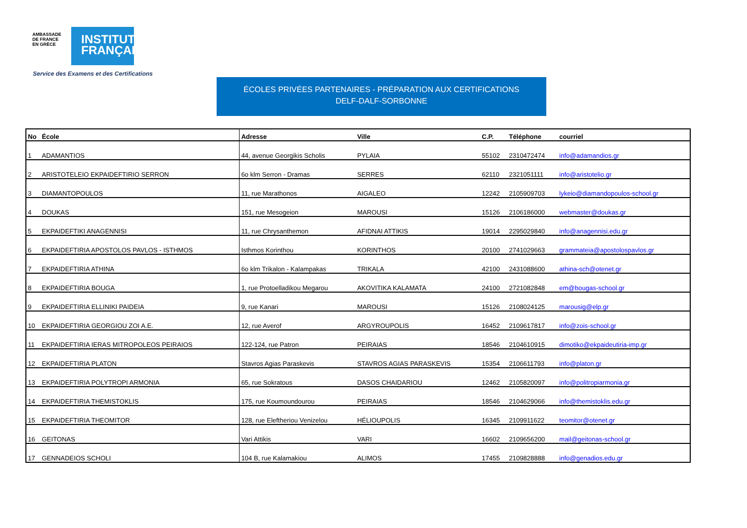AMBASSADE
DE FRANCE
EN GRÈCE
INSTITUT
FRANÇAIS
Service des Examens et des Certifications
ÉCOLES PRIVÉES PARTENAIRES - PRÉPARATION AUX CERTIFICATIONS
DELF-DALF-SORBONNE
| No | École | Adresse | Ville | C.P. | Téléphone | courriel |
| --- | --- | --- | --- | --- | --- | --- |
| 1 | ADAMANTIOS | 44, avenue Georgikis Scholis | PYLAIA | 55102 | 2310472474 | info@adamandios.gr |
| 2 | ARISTOTELEIO EKPAIDEFTIRIO SERRON | 6o klm Serron - Dramas | SERRES | 62110 | 2321051111 | info@aristotelio.gr |
| 3 | DIAMANTOPOULOS | 11, rue Marathonos | AIGALEO | 12242 | 2105909703 | lykeio@diamandopoulos-school.gr |
| 4 | DOUKAS | 151, rue Mesogeion | MAROUSI | 15126 | 2106186000 | webmaster@doukas.gr |
| 5 | EKPAIDEFTIKI ANAGENNISI | 11, rue Chrysanthemon | AFIDNAI ATTIKIS | 19014 | 2295029840 | info@anagennisi.edu.gr |
| 6 | EKPAIDEFTIRIA APOSTOLOS PAVLOS - ISTHMOS | Isthmos Korinthou | KORINTHOS | 20100 | 2741029663 | grammateia@apostolospavlos.gr |
| 7 | EKPAIDEFTIRIA ATHINA | 6o klm Trikalon - Kalampakas | TRIKALA | 42100 | 2431088600 | athina-sch@otenet.gr |
| 8 | EKPAIDEFTIRIA BOUGA | 1, rue Protoelladikou Megarou | AKOVITIKA KALAMATA | 24100 | 2721082848 | em@bougas-school.gr |
| 9 | EKPAIDEFTIRIA ELLINIKI PAIDEIA | 9, rue Kanari | MAROUSI | 15126 | 2108024125 | marousig@elp.gr |
| 10 | EKPAIDEFTIRIA GEORGIOU ZOI A.E. | 12, rue Averof | ARGYROUPOLIS | 16452 | 2109617817 | info@zois-school.gr |
| 11 | EKPAIDEFTIRIA IERAS MITROPOLEOS PEIRAIOS | 122-124, rue Patron | PEIRAIAS | 18546 | 2104610915 | dimotiko@ekpaideutiria-imp.gr |
| 12 | EKPAIDEFTIRIA PLATON | Stavros Agias Paraskevis | STAVROS AGIAS PARASKEVIS | 15354 | 2106611793 | info@platon.gr |
| 13 | EKPAIDEFTIRIA POLYTROPI ARMONIA | 65, rue Sokratous | DASOS CHAIDARIOU | 12462 | 2105820097 | info@politropiarmonia.gr |
| 14 | EKPAIDEFTIRIA THEMISTOKLIS | 175, rue Koumoundourou | PEIRAIAS | 18546 | 2104629066 | info@themistoklis.edu.gr |
| 15 | EKPAIDEFTIRIA THEOMITOR | 128, rue Eleftheriou Venizelou | HÉLIOUPOLIS | 16345 | 2109911622 | teomitor@otenet.gr |
| 16 | GEITONAS | Vari Attikis | VARI | 16602 | 2109656200 | mail@geitonas-school.gr |
| 17 | GENNADEIOS SCHOLI | 104 B, rue Kalamakiou | ALIMOS | 17455 | 2109828888 | info@genadios.edu.gr |